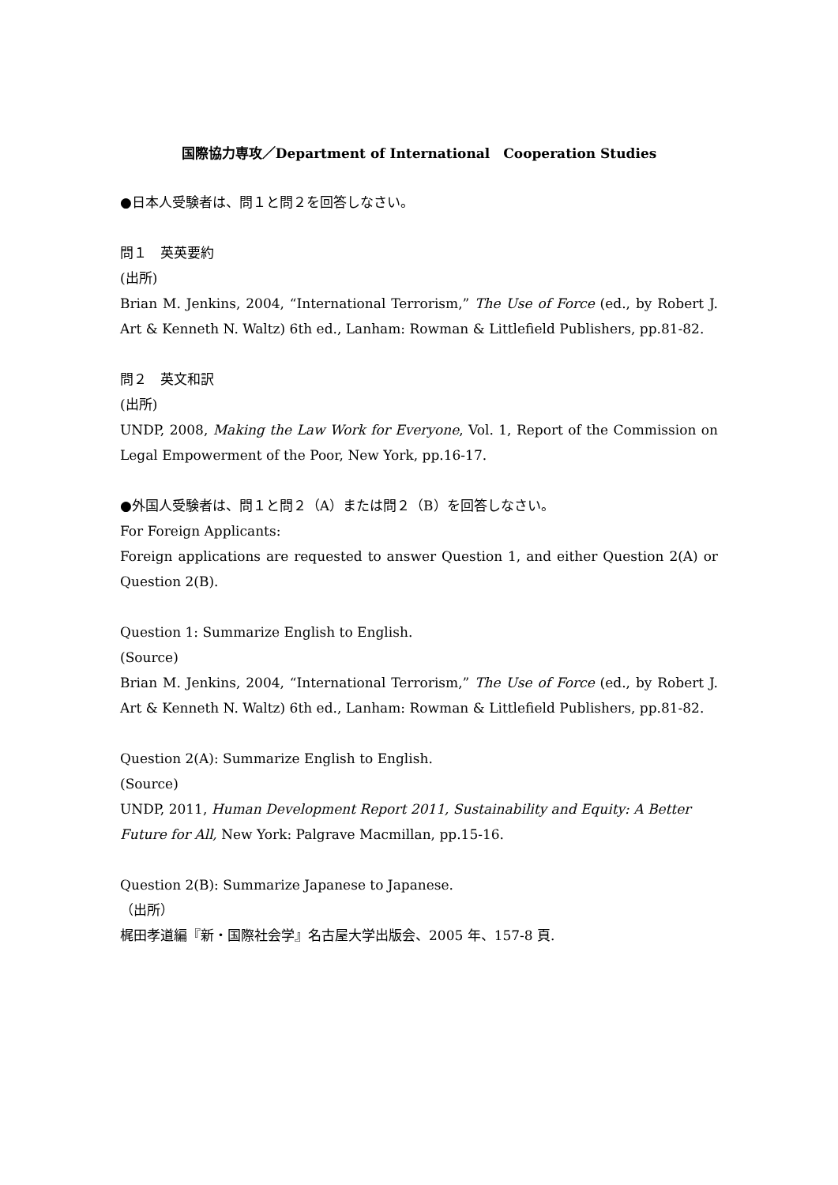国際協力専攻／Department of International　Cooperation Studies
●日本人受験者は、問１と問２を回答しなさい。
問１　英英要約
(出所)
Brian M. Jenkins, 2004, “International Terrorism,” The Use of Force (ed., by Robert J. Art & Kenneth N. Waltz) 6th ed., Lanham: Rowman & Littlefield Publishers, pp.81-82.
問２　英文和訳
(出所)
UNDP, 2008, Making the Law Work for Everyone, Vol. 1, Report of the Commission on Legal Empowerment of the Poor, New York, pp.16-17.
●外国人受験者は、問１と問２（A）または問２（B）を回答しなさい。
For Foreign Applicants:
Foreign applications are requested to answer Question 1, and either Question 2(A) or Question 2(B).
Question 1: Summarize English to English.
(Source)
Brian M. Jenkins, 2004, “International Terrorism,” The Use of Force (ed., by Robert J. Art & Kenneth N. Waltz) 6th ed., Lanham: Rowman & Littlefield Publishers, pp.81-82.
Question 2(A): Summarize English to English.
(Source)
UNDP, 2011, Human Development Report 2011, Sustainability and Equity: A Better Future for All, New York: Palgrave Macmillan, pp.15-16.
Question 2(B): Summarize Japanese to Japanese.
（出所）
梶田孝道編『新・国際社会学』名古屋大学出版会、2005 年、157-8 頁.